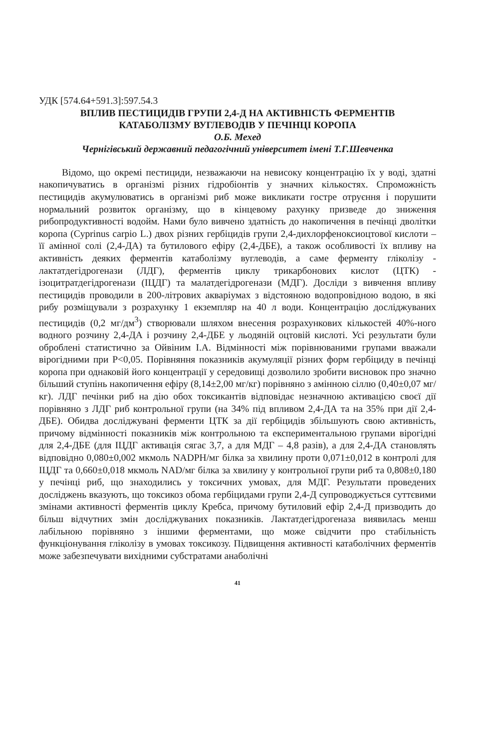УДК [574.64+591.3]:597.54.3
ВПЛИВ ПЕСТИЦИДІВ ГРУПИ 2,4-Д НА АКТИВНІСТЬ ФЕРМЕНТІВ
КАТАБОЛІЗМУ ВУГЛЕВОДІВ У ПЕЧІНЦІ КОРОПА
О.Б. Мехед
Чернігівський державний педагогічний університет імені Т.Г.Шевченка
Відомо, що окремі пестициди, незважаючи на невисоку концентрацію їх у воді, здатні накопичуватись в організмі різних гідробіонтів у значних кількостях. Спроможність пестицидів акумулюватись в організмі риб може викликати гостре отруєння і порушити нормальний розвиток організму, що в кінцевому рахунку призведе до зниження рибопродуктивності водойм. Нами було вивчено здатність до накопичення в печінці дволітки коропа (Cyprinus carpio L.) двох різних гербіцидів групи 2,4-дихлорфеноксиоцтової кислоти – її амінної солі (2,4-ДА) та бутилового ефіру (2,4-ДБЕ), а також особливості їх впливу на активність деяких ферментів катаболізму вуглеводів, а саме ферменту гліколізу - лактатдегідрогенази (ЛДГ), ферментів циклу трикарбонових кислот (ЦТК) - ізоцитратдегідрогенази (ІЦДГ) та малатдегідрогенази (МДГ). Досліди з вивчення впливу пестицидів проводили в 200-літрових акваріумах з відстояною водопровідною водою, в які рибу розміщували з розрахунку 1 екземпляр на 40 л води. Концентрацію досліджуваних пестицидів (0,2 мг/дм<sup>3</sup>) створювали шляхом внесення розрахункових кількостей 40%-ного водного розчину 2,4-ДА і розчину 2,4-ДБЕ у льодяній оцтовій кислоті. Усі результати були оброблені статистично за Ойвіним І.А. Відмінності між порівнюваними групами вважали вірогідними при P<0,05. Порівняння показників акумуляції різних форм гербіциду в печінці коропа при однаковій його концентрації у середовищі дозволило зробити висновок про значно більший ступінь накопичення ефіру (8,14±2,00 мг/кг) порівняно з амінною сіллю (0,40±0,07 мг/кг). ЛДГ печінки риб на дію обох токсикантів відповідає незначною активацією своєї дії порівняно з ЛДГ риб контрольної групи (на 34% під впливом 2,4-ДА та на 35% при дії 2,4-ДБЕ). Обидва досліджувані ферменти ЦТК за дії гербіцидів збільшують свою активність, причому відмінності показників між контрольною та експериментальною групами вірогідні для 2,4-ДБЕ (для ІЦДГ активація сягає 3,7, а для МДГ – 4,8 разів), а для 2,4-ДА становлять відповідно 0,080±0,002 мкмоль NADPH/мг білка за хвилину проти 0,071±0,012 в контролі для ІЦДГ та 0,660±0,018 мкмоль NAD/мг білка за хвилину у контрольної групи риб та 0,808±0,180 у печінці риб, що знаходились у токсичних умовах, для МДГ. Результати проведених досліджень вказують, що токсикоз обома гербіцидами групи 2,4-Д супроводжується суттєвими змінами активності ферментів циклу Кребса, причому бутиловий ефір 2,4-Д призводить до більш відчутних змін досліджуваних показників. Лактатдегідрогеназа виявилась менш лабільною порівняно з іншими ферментами, що може свідчити про стабільність функціонування гліколізу в умовах токсикозу. Підвищення активності катаболічних ферментів може забезпечувати вихідними субстратами анаболічні
41